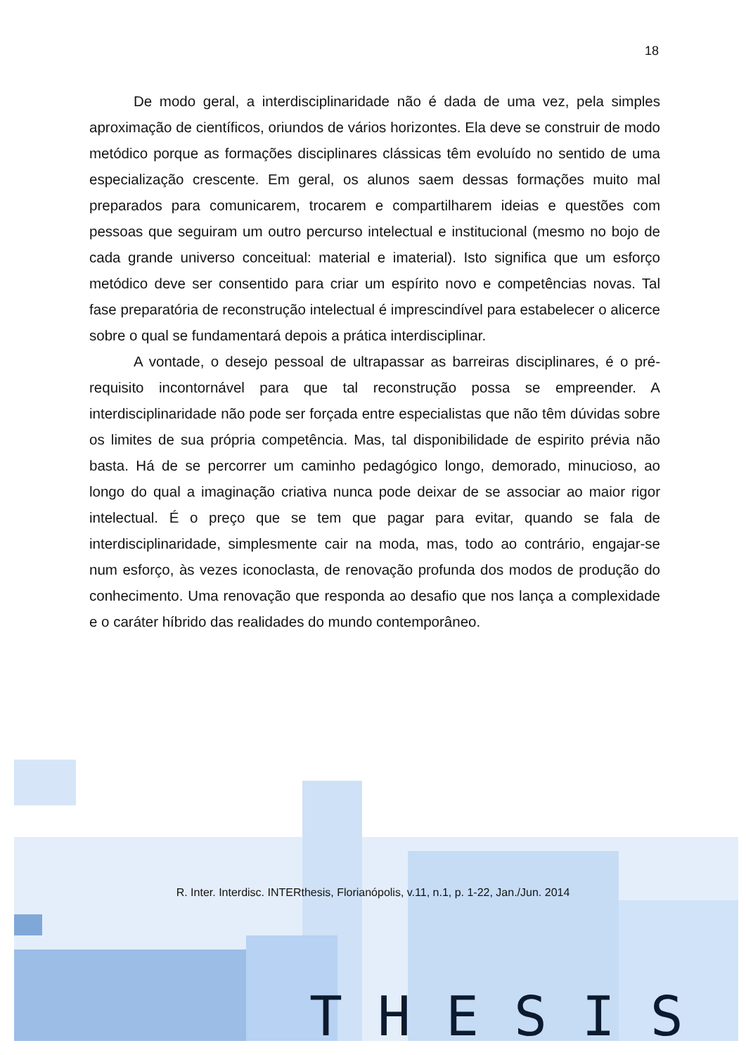18
De modo geral, a interdisciplinaridade não é dada de uma vez, pela simples aproximação de científicos, oriundos de vários horizontes. Ela deve se construir de modo metódico porque as formações disciplinares clássicas têm evoluído no sentido de uma especialização crescente. Em geral, os alunos saem dessas formações muito mal preparados para comunicarem, trocarem e compartilharem ideias e questões com pessoas que seguiram um outro percurso intelectual e institucional (mesmo no bojo de cada grande universo conceitual: material e imaterial). Isto significa que um esforço metódico deve ser consentido para criar um espírito novo e competências novas. Tal fase preparatória de reconstrução intelectual é imprescindível para estabelecer o alicerce sobre o qual se fundamentará depois a prática interdisciplinar.
A vontade, o desejo pessoal de ultrapassar as barreiras disciplinares, é o pré-requisito incontornável para que tal reconstrução possa se empreender. A interdisciplinaridade não pode ser forçada entre especialistas que não têm dúvidas sobre os limites de sua própria competência. Mas, tal disponibilidade de espirito prévia não basta. Há de se percorrer um caminho pedagógico longo, demorado, minucioso, ao longo do qual a imaginação criativa nunca pode deixar de se associar ao maior rigor intelectual. É o preço que se tem que pagar para evitar, quando se fala de interdisciplinaridade, simplesmente cair na moda, mas, todo ao contrário, engajar-se num esforço, às vezes iconoclasta, de renovação profunda dos modos de produção do conhecimento. Uma renovação que responda ao desafio que nos lança a complexidade e o caráter híbrido das realidades do mundo contemporâneo.
R. Inter. Interdisc. INTERthesis, Florianópolis, v.11, n.1, p. 1-22, Jan./Jun. 2014
THESIS